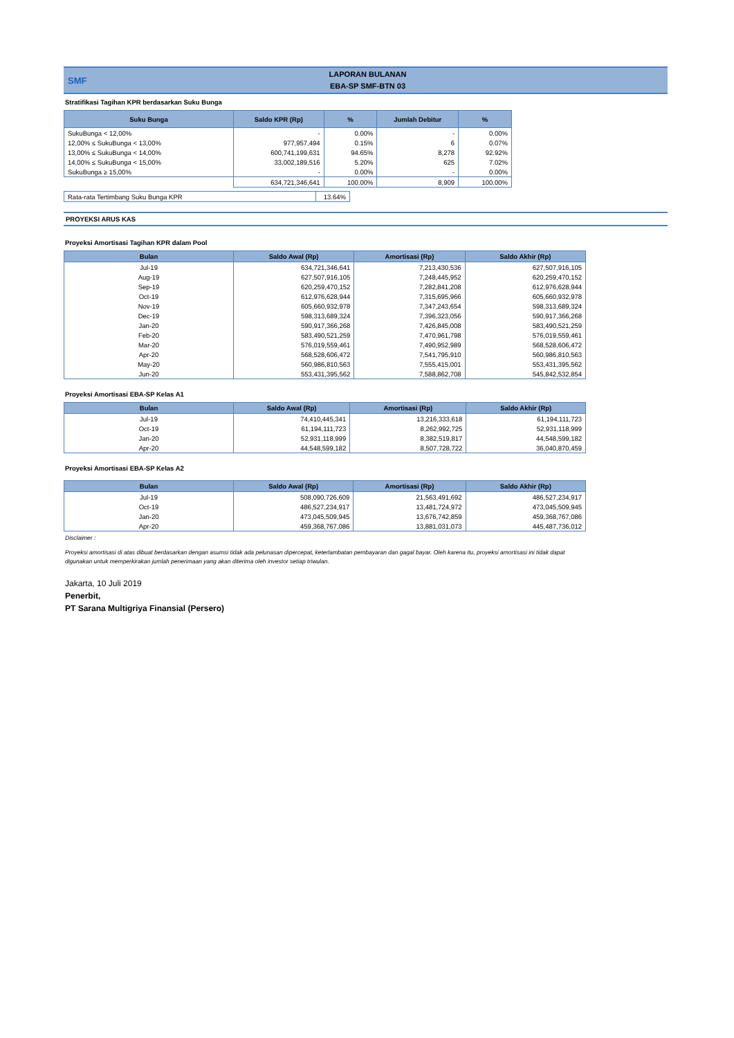SMF
LAPORAN BULANAN
EBA-SP SMF-BTN 03
Stratifikasi Tagihan KPR berdasarkan Suku Bunga
| Suku Bunga | Saldo KPR (Rp) | % | Jumlah Debitur | % |
| --- | --- | --- | --- | --- |
| SukuBunga < 12,00% | - | 0.00% | - | 0.00% |
| 12,00% ≤ SukuBunga < 13,00% | 977,957,494 | 0.15% | 6 | 0.07% |
| 13,00% ≤ SukuBunga < 14,00% | 600,741,199,631 | 94.65% | 8,278 | 92.92% |
| 14,00% ≤ SukuBunga < 15,00% | 33,002,189,516 | 5.20% | 625 | 7.02% |
| SukuBunga ≥ 15,00% | - | 0.00% | - | 0.00% |
| | 634,721,346,641 | 100.00% | 8,909 | 100.00% |
| Rata-rata Tertimbang Suku Bunga KPR | 13.64% |
PROYEKSI ARUS KAS
Proyeksi Amortisasi Tagihan KPR dalam Pool
| Bulan | Saldo Awal (Rp) | Amortisasi (Rp) | Saldo Akhir (Rp) |
| --- | --- | --- | --- |
| Jul-19 | 634,721,346,641 | 7,213,430,536 | 627,507,916,105 |
| Aug-19 | 627,507,916,105 | 7,248,445,952 | 620,259,470,152 |
| Sep-19 | 620,259,470,152 | 7,282,841,208 | 612,976,628,944 |
| Oct-19 | 612,976,628,944 | 7,315,695,966 | 605,660,932,978 |
| Nov-19 | 605,660,932,978 | 7,347,243,654 | 598,313,689,324 |
| Dec-19 | 598,313,689,324 | 7,396,323,056 | 590,917,366,268 |
| Jan-20 | 590,917,366,268 | 7,426,845,008 | 583,490,521,259 |
| Feb-20 | 583,490,521,259 | 7,470,961,798 | 576,019,559,461 |
| Mar-20 | 576,019,559,461 | 7,490,952,989 | 568,528,606,472 |
| Apr-20 | 568,528,606,472 | 7,541,795,910 | 560,986,810,563 |
| May-20 | 560,986,810,563 | 7,555,415,001 | 553,431,395,562 |
| Jun-20 | 553,431,395,562 | 7,588,862,708 | 545,842,532,854 |
Proyeksi Amortisasi EBA-SP Kelas A1
| Bulan | Saldo Awal (Rp) | Amortisasi (Rp) | Saldo Akhir (Rp) |
| --- | --- | --- | --- |
| Jul-19 | 74,410,445,341 | 13,216,333,618 | 61,194,111,723 |
| Oct-19 | 61,194,111,723 | 8,262,992,725 | 52,931,118,999 |
| Jan-20 | 52,931,118,999 | 8,382,519,817 | 44,548,599,182 |
| Apr-20 | 44,548,599,182 | 8,507,728,722 | 36,040,870,459 |
Proyeksi Amortisasi EBA-SP Kelas A2
| Bulan | Saldo Awal (Rp) | Amortisasi (Rp) | Saldo Akhir (Rp) |
| --- | --- | --- | --- |
| Jul-19 | 508,090,726,609 | 21,563,491,692 | 486,527,234,917 |
| Oct-19 | 486,527,234,917 | 13,481,724,972 | 473,045,509,945 |
| Jan-20 | 473,045,509,945 | 13,676,742,859 | 459,368,767,086 |
| Apr-20 | 459,368,767,086 | 13,881,031,073 | 445,487,736,012 |
Disclaimer :
Proyeksi amortisasi di atas dibuat berdasarkan dengan asumsi tidak ada pelunasan dipercepat, keterlambatan pembayaran dan gagal bayar. Oleh karena itu, proyeksi amortisasi ini tidak dapat digunakan untuk memperkirakan jumlah penerimaan yang akan diterima oleh investor setiap triwulan.
Jakarta, 10 Juli 2019
Penerbit,
PT Sarana Multigriya Finansial (Persero)